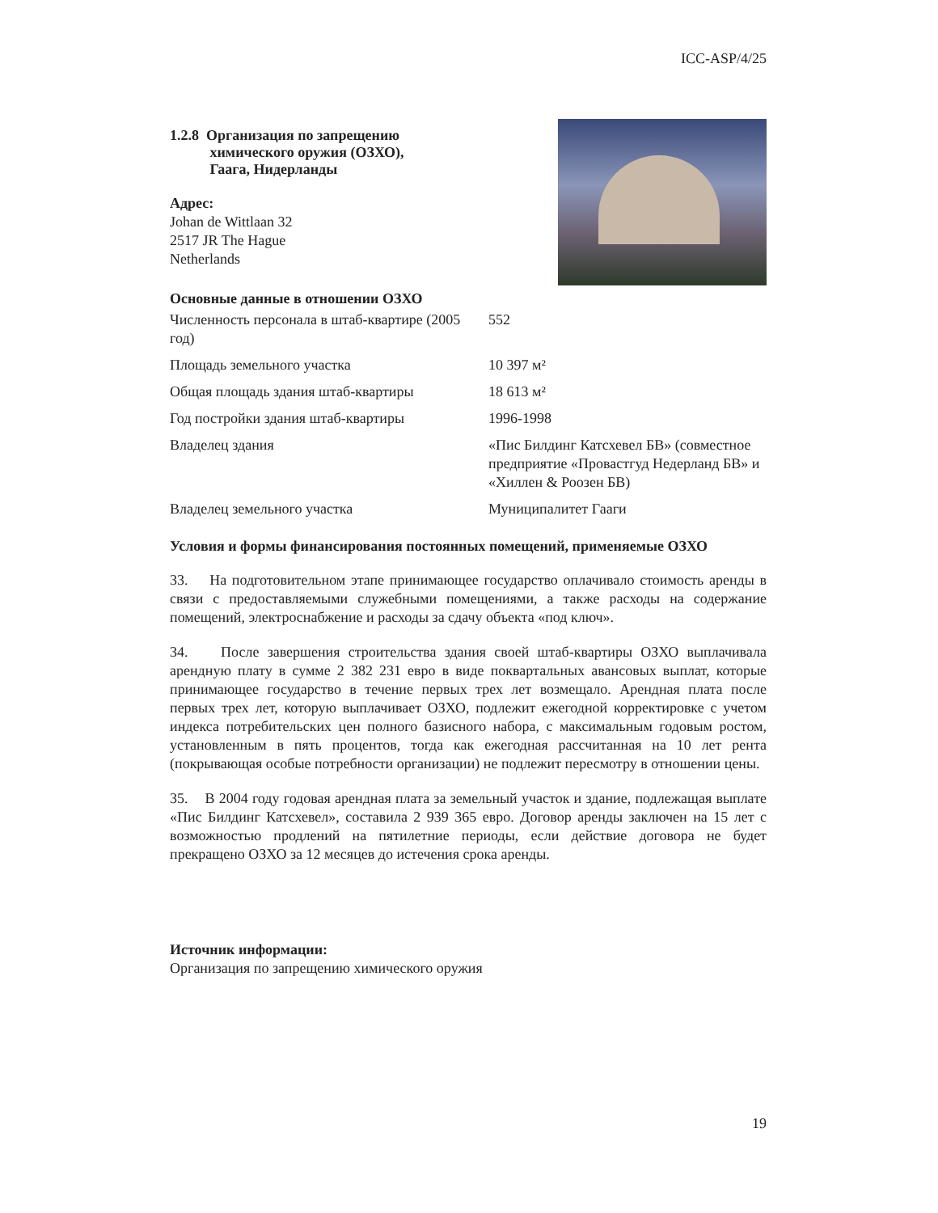ICC-ASP/4/25
1.2.8 Организация по запрещению
химического оружия (ОЗХО),
Гаага, Нидерланды
Адрес:
Johan de Wittlaan 32
2517 JR The Hague
Netherlands
Основные данные в отношении ОЗХО
| Численность персонала в штаб-квартире (2005 год) | 552 |
| Площадь земельного участка | 10 397 м² |
| Общая площадь здания штаб-квартиры | 18 613 м² |
| Год постройки здания штаб-квартиры | 1996-1998 |
| Владелец здания | «Пис Билдинг Катсхевел БВ» (совместное предприятие «Провастгуд Недерланд БВ» и «Хиллен & Роозен БВ) |
| Владелец земельного участка | Муниципалитет Гааги |
Условия и формы финансирования постоянных помещений, применяемые ОЗХО
33. На подготовительном этапе принимающее государство оплачивало стоимость аренды в связи с предоставляемыми служебными помещениями, а также расходы на содержание помещений, электроснабжение и расходы за сдачу объекта «под ключ».
34. После завершения строительства здания своей штаб-квартиры ОЗХО выплачивала арендную плату в сумме 2 382 231 евро в виде поквартальных авансовых выплат, которые принимающее государство в течение первых трех лет возмещало. Арендная плата после первых трех лет, которую выплачивает ОЗХО, подлежит ежегодной корректировке с учетом индекса потребительских цен полного базисного набора, с максимальным годовым ростом, установленным в пять процентов, тогда как ежегодная рассчитанная на 10 лет рента (покрывающая особые потребности организации) не подлежит пересмотру в отношении цены.
35. В 2004 году годовая арендная плата за земельный участок и здание, подлежащая выплате «Пис Билдинг Катсхевел», составила 2 939 365 евро. Договор аренды заключен на 15 лет с возможностью продлений на пятилетние периоды, если действие договора не будет прекращено ОЗХО за 12 месяцев до истечения срока аренды.
Источник информации:
Организация по запрещению химического оружия
19